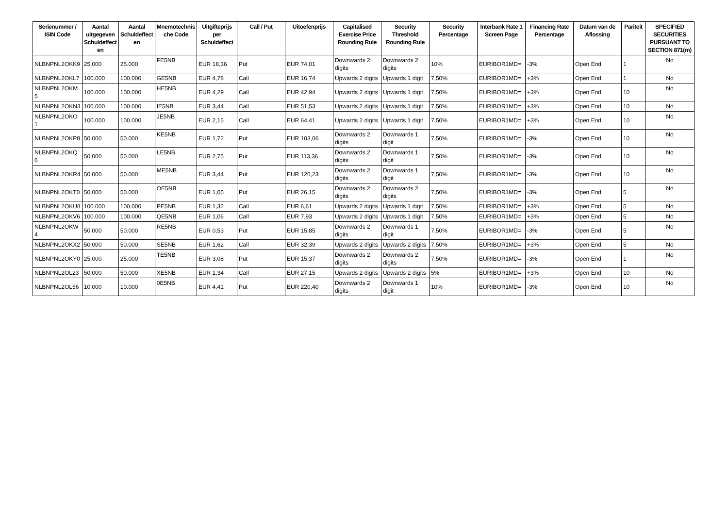| Serienummer / ISIN Code | Aantal uitgegeven Schuldeffect en | Aantal Schuldeffect en | Mnemotechnis che Code | Uitgifteprijs per Schuldeffect | Call / Put | Uitoefenprijs | Capitalised Exercise Price Rounding Rule | Security Threshold Rounding Rule | Security Percentage | Interbank Rate 1 Screen Page | Financing Rate Percentage | Datum van de Aflossing | Pariteit | SPECIFIED SECURITIES PURSUANT TO SECTION 871(m) |
| --- | --- | --- | --- | --- | --- | --- | --- | --- | --- | --- | --- | --- | --- | --- |
| NLBNPNL2OKK9 | 25.000 | 25.000 | FE5NB | EUR 18,36 | Put | EUR 74,01 | Downwards 2 digits | Downwards 2 digits | 10% | EURIBOR1MD= | -3% | Open End | 1 | No |
| NLBNPNL2OKL7 | 100.000 | 100.000 | GE5NB | EUR 4,78 | Call | EUR 16,74 | Upwards 2 digits | Upwards 1 digit | 7,50% | EURIBOR1MD= | +3% | Open End | 1 | No |
| NLBNPNL2OKM 5 | 100.000 | 100.000 | HE5NB | EUR 4,29 | Call | EUR 42,94 | Upwards 2 digits | Upwards 1 digit | 7,50% | EURIBOR1MD= | +3% | Open End | 10 | No |
| NLBNPNL2OKN3 | 100.000 | 100.000 | IE5NB | EUR 3,44 | Call | EUR 51,53 | Upwards 2 digits | Upwards 1 digit | 7,50% | EURIBOR1MD= | +3% | Open End | 10 | No |
| NLBNPNL2OKO 1 | 100.000 | 100.000 | JE5NB | EUR 2,15 | Call | EUR 64,41 | Upwards 2 digits | Upwards 1 digit | 7,50% | EURIBOR1MD= | +3% | Open End | 10 | No |
| NLBNPNL2OKP8 | 50.000 | 50.000 | KE5NB | EUR 1,72 | Put | EUR 103,06 | Downwards 2 digits | Downwards 1 digit | 7,50% | EURIBOR1MD= | -3% | Open End | 10 | No |
| NLBNPNL2OKQ 6 | 50.000 | 50.000 | LE5NB | EUR 2,75 | Put | EUR 113,36 | Downwards 2 digits | Downwards 1 digit | 7,50% | EURIBOR1MD= | -3% | Open End | 10 | No |
| NLBNPNL2OKR4 | 50.000 | 50.000 | ME5NB | EUR 3,44 | Put | EUR 120,23 | Downwards 2 digits | Downwards 1 digit | 7,50% | EURIBOR1MD= | -3% | Open End | 10 | No |
| NLBNPNL2OKT0 | 50.000 | 50.000 | OE5NB | EUR 1,05 | Put | EUR 26,15 | Downwards 2 digits | Downwards 2 digits | 7,50% | EURIBOR1MD= | -3% | Open End | 5 | No |
| NLBNPNL2OKU8 | 100.000 | 100.000 | PE5NB | EUR 1,32 | Call | EUR 6,61 | Upwards 2 digits | Upwards 1 digit | 7,50% | EURIBOR1MD= | +3% | Open End | 5 | No |
| NLBNPNL2OKV6 | 100.000 | 100.000 | QE5NB | EUR 1,06 | Call | EUR 7,93 | Upwards 2 digits | Upwards 1 digit | 7,50% | EURIBOR1MD= | +3% | Open End | 5 | No |
| NLBNPNL2OKW 4 | 50.000 | 50.000 | RE5NB | EUR 0,53 | Put | EUR 15,85 | Downwards 2 digits | Downwards 1 digit | 7,50% | EURIBOR1MD= | -3% | Open End | 5 | No |
| NLBNPNL2OKX2 | 50.000 | 50.000 | SE5NB | EUR 1,62 | Call | EUR 32,39 | Upwards 2 digits | Upwards 2 digits | 7,50% | EURIBOR1MD= | +3% | Open End | 5 | No |
| NLBNPNL2OKY0 | 25.000 | 25.000 | TE5NB | EUR 3,08 | Put | EUR 15,37 | Downwards 2 digits | Downwards 2 digits | 7,50% | EURIBOR1MD= | -3% | Open End | 1 | No |
| NLBNPNL2OL23 | 50.000 | 50.000 | XE5NB | EUR 1,34 | Call | EUR 27,15 | Upwards 2 digits | Upwards 2 digits | 5% | EURIBOR1MD= | +3% | Open End | 10 | No |
| NLBNPNL2OL56 | 10.000 | 10.000 | 0E5NB | EUR 4,41 | Put | EUR 220,40 | Downwards 2 digits | Downwards 1 digit | 10% | EURIBOR1MD= | -3% | Open End | 10 | No |